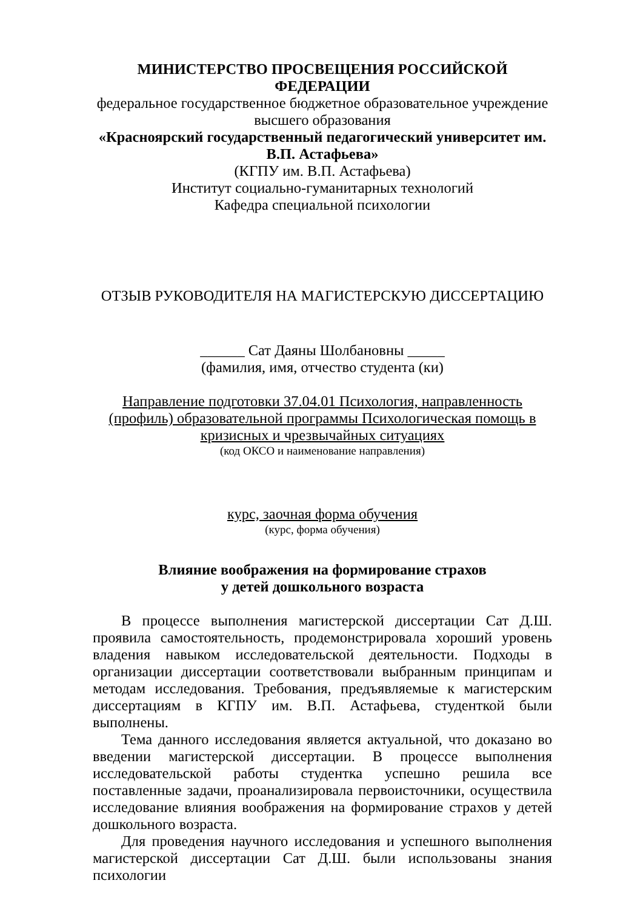МИНИСТЕРСТВО ПРОСВЕЩЕНИЯ РОССИЙСКОЙ ФЕДЕРАЦИИ
федеральное государственное бюджетное образовательное учреждение
высшего образования
«Красноярский государственный педагогический университет им. В.П. Астафьева»
(КГПУ им. В.П. Астафьева)
Институт социально-гуманитарных технологий
Кафедра специальной психологии
ОТЗЫВ РУКОВОДИТЕЛЯ НА МАГИСТЕРСКУЮ ДИССЕРТАЦИЮ
______ Сат Даяны Шолбановны _____
(фамилия, имя, отчество студента (ки)
Направление подготовки 37.04.01 Психология, направленность (профиль) образовательной программы Психологическая помощь в кризисных и чрезвычайных ситуациях
(код ОКСО и наименование направления)
курс, заочная форма обучения
(курс, форма обучения)
Влияние воображения на формирование страхов
у детей дошкольного возраста
В процессе выполнения магистерской диссертации Сат Д.Ш. проявила самостоятельность, продемонстрировала хороший уровень владения навыком исследовательской деятельности. Подходы в организации диссертации соответствовали выбранным принципам и методам исследования. Требования, предъявляемые к магистерским диссертациям в КГПУ им. В.П. Астафьева, студенткой были выполнены.
Тема данного исследования является актуальной, что доказано во введении магистерской диссертации. В процессе выполнения исследовательской работы студентка успешно решила все поставленные задачи, проанализировала первоисточники, осуществила исследование влияния воображения на формирование страхов у детей дошкольного возраста.
Для проведения научного исследования и успешного выполнения магистерской диссертации Сат Д.Ш. были использованы знания психологии